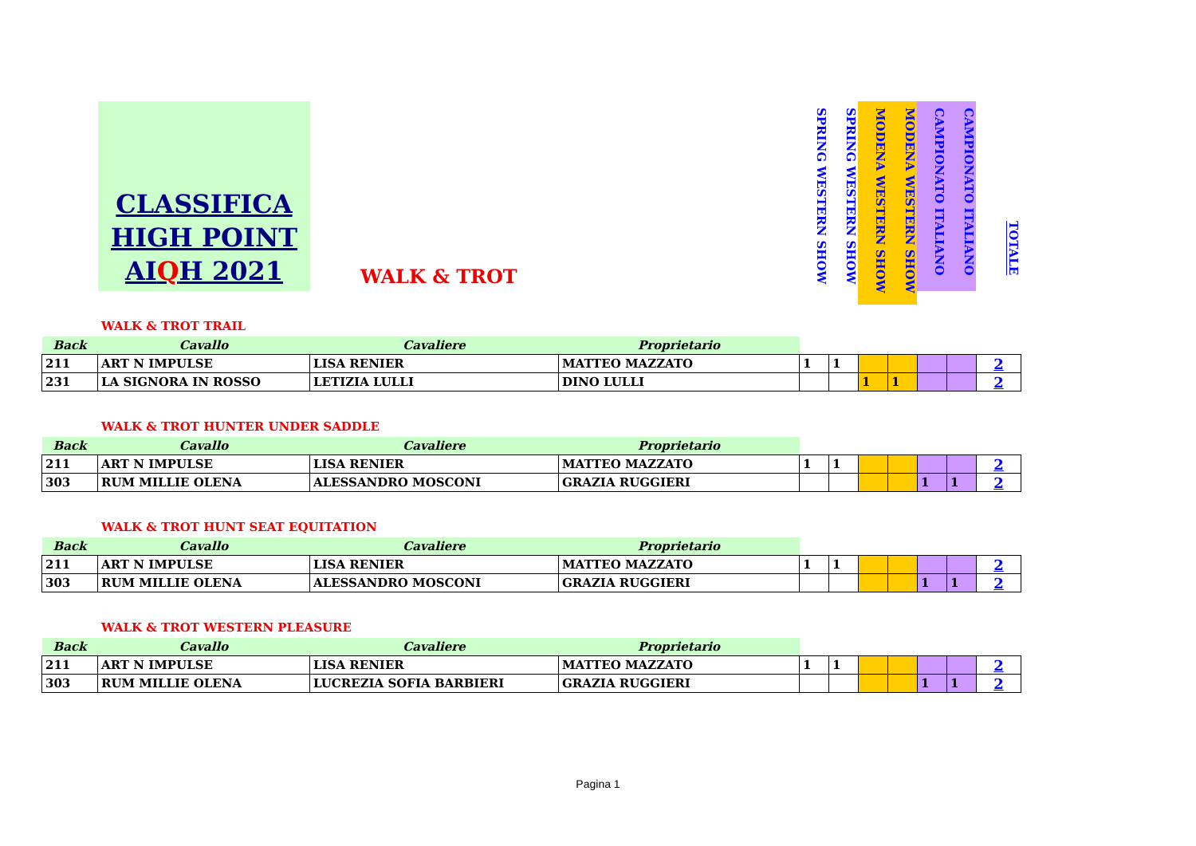CLASSIFICA
HIGH POINT
AIQH 2021
WALK & TROT
SPRING WESTERN SHOW
SPRING WESTERN SHOW
MODENA WESTERN SHOW
MODENA WESTERN SHOW
CAMPIONATO ITALIANO
CAMPIONATO ITALIANO
TOTALE
WALK & TROT TRAIL
| Back | Cavallo | Cavaliere | Proprietario | | | | | | | |
| 211 | ART N IMPULSE | LISA RENIER | MATTEO MAZZATO | 1 | 1 | | | | | 2 |
| 231 | LA SIGNORA IN ROSSO | LETIZIA LULLI | DINO LULLI | | | 1 | 1 | | | 2 |
WALK & TROT HUNTER UNDER SADDLE
| Back | Cavallo | Cavaliere | Proprietario | | | | | | | |
| 211 | ART N IMPULSE | LISA RENIER | MATTEO MAZZATO | 1 | 1 | | | | | 2 |
| 303 | RUM MILLIE OLENA | ALESSANDRO MOSCONI | GRAZIA RUGGIERI | | | | | 1 | 1 | 2 |
WALK & TROT HUNT SEAT EQUITATION
| Back | Cavallo | Cavaliere | Proprietario | | | | | | | |
| 211 | ART N IMPULSE | LISA RENIER | MATTEO MAZZATO | 1 | 1 | | | | | 2 |
| 303 | RUM MILLIE OLENA | ALESSANDRO MOSCONI | GRAZIA RUGGIERI | | | | | 1 | 1 | 2 |
WALK & TROT WESTERN PLEASURE
| Back | Cavallo | Cavaliere | Proprietario | | | | | | | |
| 211 | ART N IMPULSE | LISA RENIER | MATTEO MAZZATO | 1 | 1 | | | | | 2 |
| 303 | RUM MILLIE OLENA | LUCREZIA SOFIA BARBIERI | GRAZIA RUGGIERI | | | | | 1 | 1 | 2 |
Pagina 1